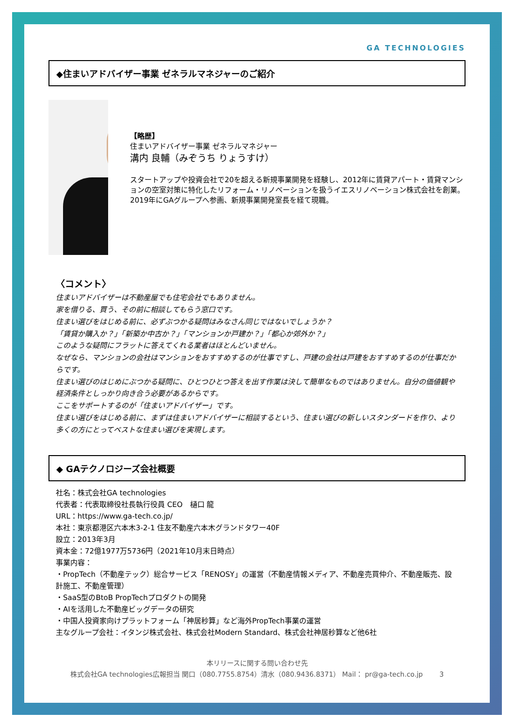GA TECHNOLOGIES
◆住まいアドバイザー事業 ゼネラルマネジャーのご紹介
【略歴】
住まいアドバイザー事業 ゼネラルマネジャー
溝内 良輔（みぞうち りょうすけ）
スタートアップや投資会社で20を超える新規事業開発を経験し、2012年に賃貸アパート・賃貸マンションの空室対策に特化したリフォーム・リノベーションを扱うイエスリノベーション株式会社を創業。2019年にGAグループへ参画、新規事業開発室長を経て現職。
〈コメント〉
住まいアドバイザーは不動産屋でも住宅会社でもありません。
家を借りる、買う、その前に相談してもらう窓口です。
住まい選びをはじめる前に、必ずぶつかる疑問はみなさん同じではないでしょうか？
「賃貸か購入か？」「新築か中古か？」「マンションか戸建か？」「都心か郊外か？」
このような疑問にフラットに答えてくれる業者はほとんどいません。
なぜなら、マンションの会社はマンションをおすすめするのが仕事ですし、戸建の会社は戸建をおすすめするのが仕事だからです。
住まい選びのはじめにぶつかる疑問に、ひとつひとつ答えを出す作業は決して簡単なものではありません。自分の価値観や経済条件としっかり向き合う必要があるからです。
ここをサポートするのが「住まいアドバイザー」です。
住まい選びをはじめる前に、まずは住まいアドバイザーに相談するという、住まい選びの新しいスタンダードを作り、より多くの方にとってベストな住まい選びを実現します。
◆ GAテクノロジーズ会社概要
社名：株式会社GA technologies
代表者：代表取締役社長執行役員 CEO　樋口 龍
URL：https://www.ga-tech.co.jp/
本社：東京都港区六本木3-2-1 住友不動産六本木グランドタワー40F
設立：2013年3月
資本金：72億1977万5736円（2021年10月末日時点）
事業内容：
・PropTech（不動産テック）総合サービス「RENOSY」の運営（不動産情報メディア、不動産売買仲介、不動産販売、設計施工、不動産管理）
・SaaS型のBtoB PropTechプロダクトの開発
・AIを活用した不動産ビッグデータの研究
・中国人投資家向けプラットフォーム「神居秒算」など海外PropTech事業の運営
主なグループ会社：イタンジ株式会社、株式会社Modern Standard、株式会社神居秒算など他6社
本リリースに関する問い合わせ先
株式会社GA technologies広報担当 関口（080.7755.8754）清水（080.9436.8371） Mail： pr@ga-tech.co.jp 3